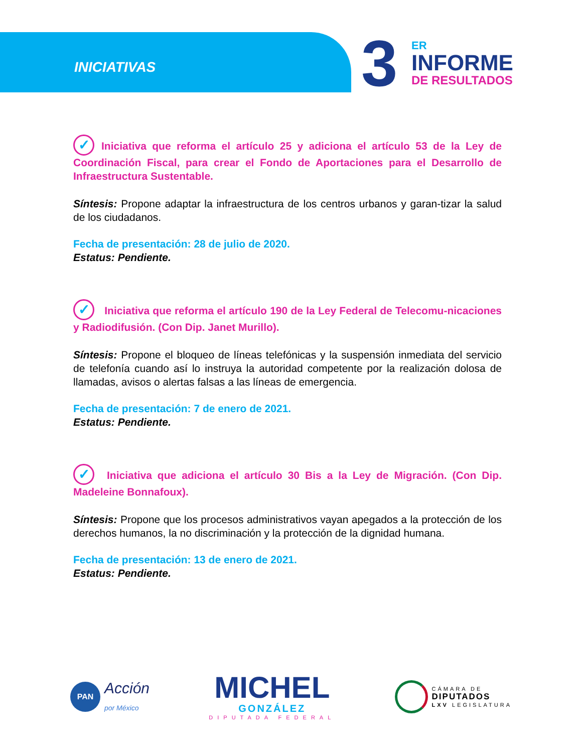INICIATIVAS
3
ER
INFORME
DE RESULTADOS
✓ Iniciativa que reforma el artículo 25 y adiciona el artículo 53 de la Ley de Coordinación Fiscal, para crear el Fondo de Aportaciones para el Desarrollo de Infraestructura Sustentable.
Síntesis: Propone adaptar la infraestructura de los centros urbanos y garan-tizar la salud de los ciudadanos.
Fecha de presentación: 28 de julio de 2020.
Estatus: Pendiente.
✓ Iniciativa que reforma el artículo 190 de la Ley Federal de Telecomu-nicaciones y Radiodifusión. (Con Dip. Janet Murillo).
Síntesis: Propone el bloqueo de líneas telefónicas y la suspensión inmediata del servicio de telefonía cuando así lo instruya la autoridad competente por la realización dolosa de llamadas, avisos o alertas falsas a las líneas de emergencia.
Fecha de presentación: 7 de enero de 2021.
Estatus: Pendiente.
✓ Iniciativa que adiciona el artículo 30 Bis a la Ley de Migración. (Con Dip. Madeleine Bonnafoux).
Síntesis: Propone que los procesos administrativos vayan apegados a la protección de los derechos humanos, la no discriminación y la protección de la dignidad humana.
Fecha de presentación: 13 de enero de 2021.
Estatus: Pendiente.
PAN Acción
por México
MICHEL
GONZÁLEZ
DIPUTADA FEDERAL
CÁMARA DE
DIPUTADOS
LXV LEGISLATURA